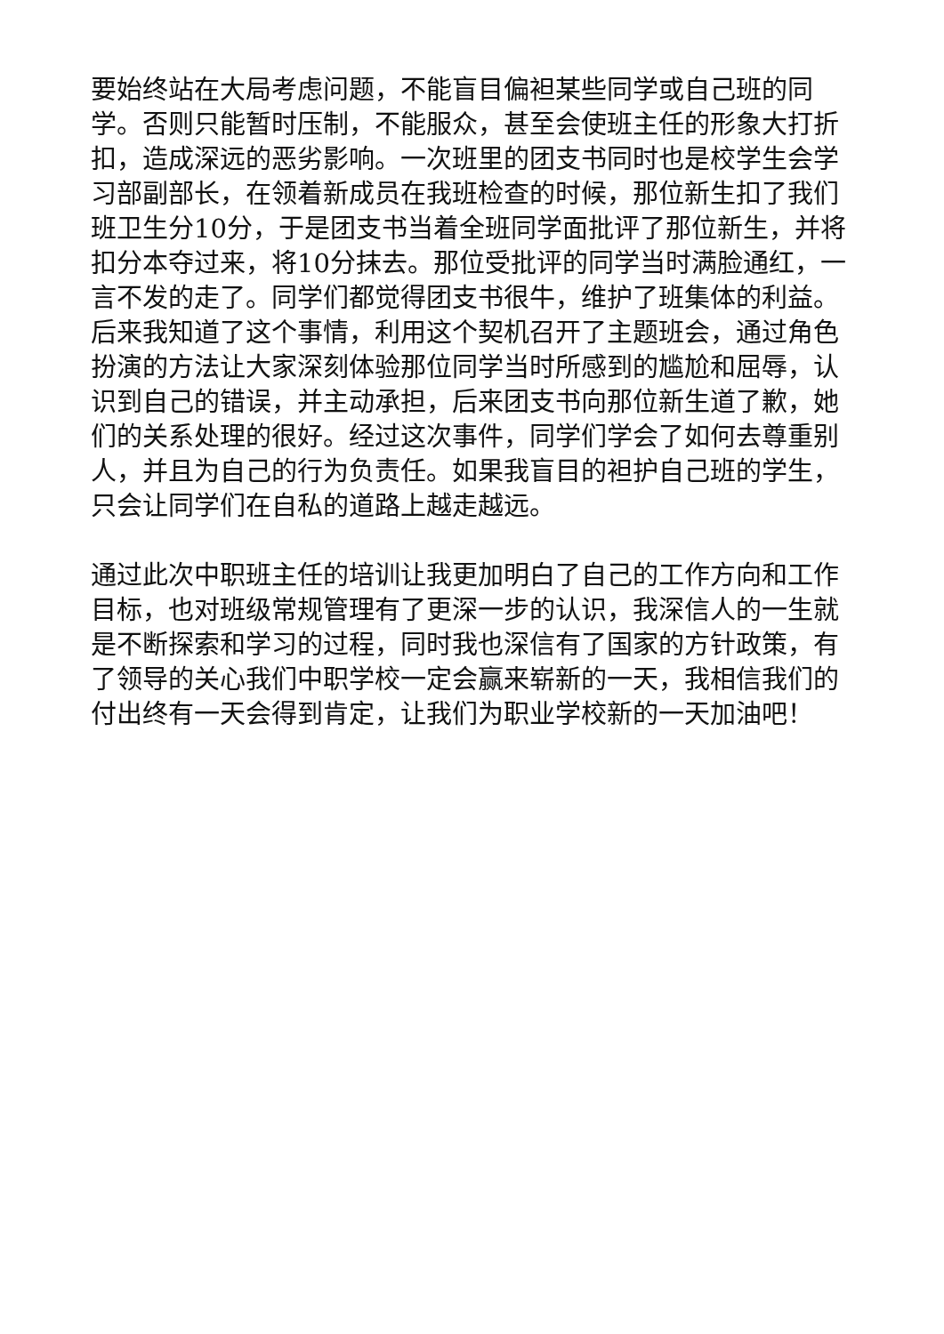要始终站在大局考虑问题，不能盲目偏袒某些同学或自己班的同学。否则只能暂时压制，不能服众，甚至会使班主任的形象大打折扣，造成深远的恶劣影响。一次班里的团支书同时也是校学生会学习部副部长，在领着新成员在我班检查的时候，那位新生扣了我们班卫生分10分，于是团支书当着全班同学面批评了那位新生，并将扣分本夺过来，将10分抹去。那位受批评的同学当时满脸通红，一言不发的走了。同学们都觉得团支书很牛，维护了班集体的利益。后来我知道了这个事情，利用这个契机召开了主题班会，通过角色扮演的方法让大家深刻体验那位同学当时所感到的尴尬和屈辱，认识到自己的错误，并主动承担，后来团支书向那位新生道了歉，她们的关系处理的很好。经过这次事件，同学们学会了如何去尊重别人，并且为自己的行为负责任。如果我盲目的袒护自己班的学生，只会让同学们在自私的道路上越走越远。
通过此次中职班主任的培训让我更加明白了自己的工作方向和工作目标，也对班级常规管理有了更深一步的认识，我深信人的一生就是不断探索和学习的过程，同时我也深信有了国家的方针政策，有了领导的关心我们中职学校一定会赢来崭新的一天，我相信我们的付出终有一天会得到肯定，让我们为职业学校新的一天加油吧！